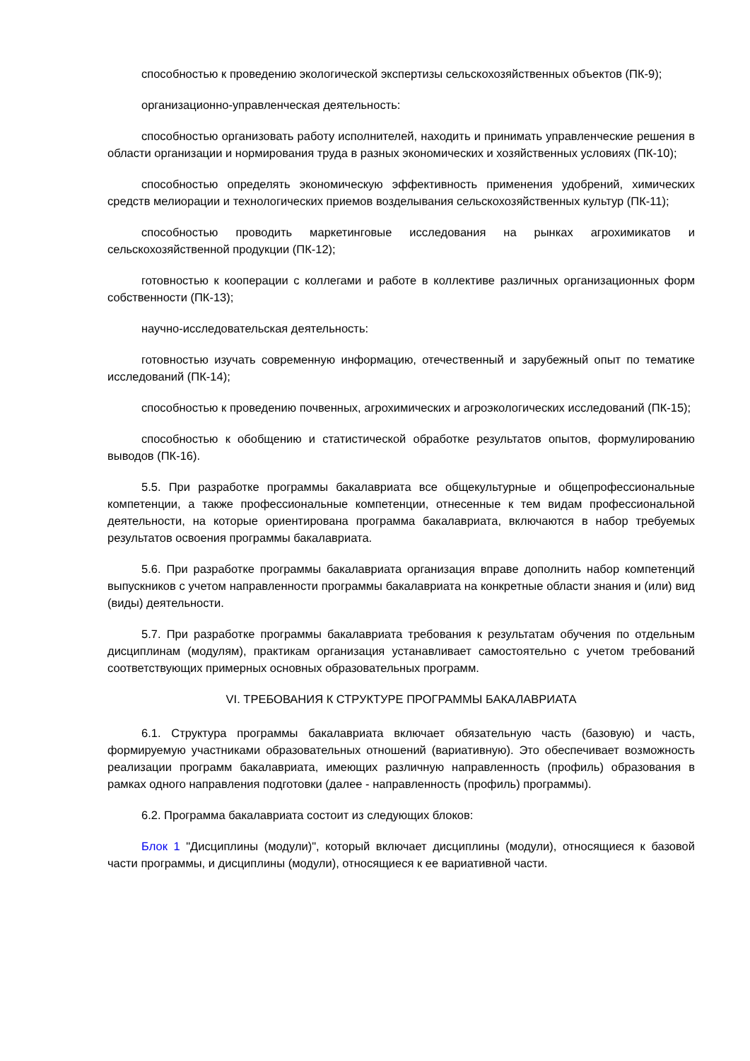способностью к проведению экологической экспертизы сельскохозяйственных объектов (ПК-9);
организационно-управленческая деятельность:
способностью организовать работу исполнителей, находить и принимать управленческие решения в области организации и нормирования труда в разных экономических и хозяйственных условиях (ПК-10);
способностью определять экономическую эффективность применения удобрений, химических средств мелиорации и технологических приемов возделывания сельскохозяйственных культур (ПК-11);
способностью проводить маркетинговые исследования на рынках агрохимикатов и сельскохозяйственной продукции (ПК-12);
готовностью к кооперации с коллегами и работе в коллективе различных организационных форм собственности (ПК-13);
научно-исследовательская деятельность:
готовностью изучать современную информацию, отечественный и зарубежный опыт по тематике исследований (ПК-14);
способностью к проведению почвенных, агрохимических и агроэкологических исследований (ПК-15);
способностью к обобщению и статистической обработке результатов опытов, формулированию выводов (ПК-16).
5.5. При разработке программы бакалавриата все общекультурные и общепрофессиональные компетенции, а также профессиональные компетенции, отнесенные к тем видам профессиональной деятельности, на которые ориентирована программа бакалавриата, включаются в набор требуемых результатов освоения программы бакалавриата.
5.6. При разработке программы бакалавриата организация вправе дополнить набор компетенций выпускников с учетом направленности программы бакалавриата на конкретные области знания и (или) вид (виды) деятельности.
5.7. При разработке программы бакалавриата требования к результатам обучения по отдельным дисциплинам (модулям), практикам организация устанавливает самостоятельно с учетом требований соответствующих примерных основных образовательных программ.
VI. ТРЕБОВАНИЯ К СТРУКТУРЕ ПРОГРАММЫ БАКАЛАВРИАТА
6.1. Структура программы бакалавриата включает обязательную часть (базовую) и часть, формируемую участниками образовательных отношений (вариативную). Это обеспечивает возможность реализации программ бакалавриата, имеющих различную направленность (профиль) образования в рамках одного направления подготовки (далее - направленность (профиль) программы).
6.2. Программа бакалавриата состоит из следующих блоков:
Блок 1 "Дисциплины (модули)", который включает дисциплины (модули), относящиеся к базовой части программы, и дисциплины (модули), относящиеся к ее вариативной части.